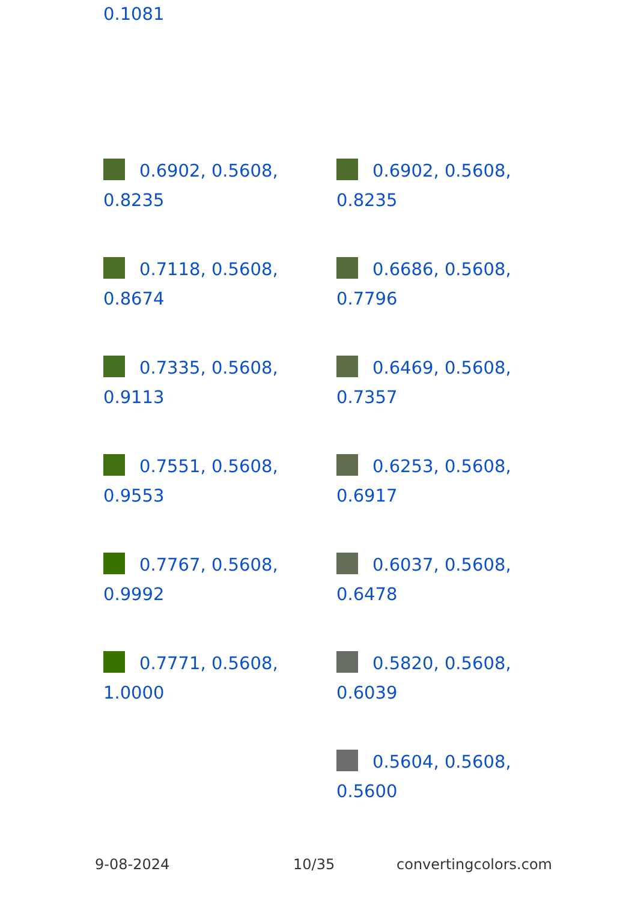0.1081
0.6902, 0.5608, 0.8235
0.6902, 0.5608, 0.8235
0.7118, 0.5608, 0.8674
0.6686, 0.5608, 0.7796
0.7335, 0.5608, 0.9113
0.6469, 0.5608, 0.7357
0.7551, 0.5608, 0.9553
0.6253, 0.5608, 0.6917
0.7767, 0.5608, 0.9992
0.6037, 0.5608, 0.6478
0.7771, 0.5608, 1.0000
0.5820, 0.5608, 0.6039
0.5604, 0.5608, 0.5600
9-08-2024 10/35 convertingcolors.com